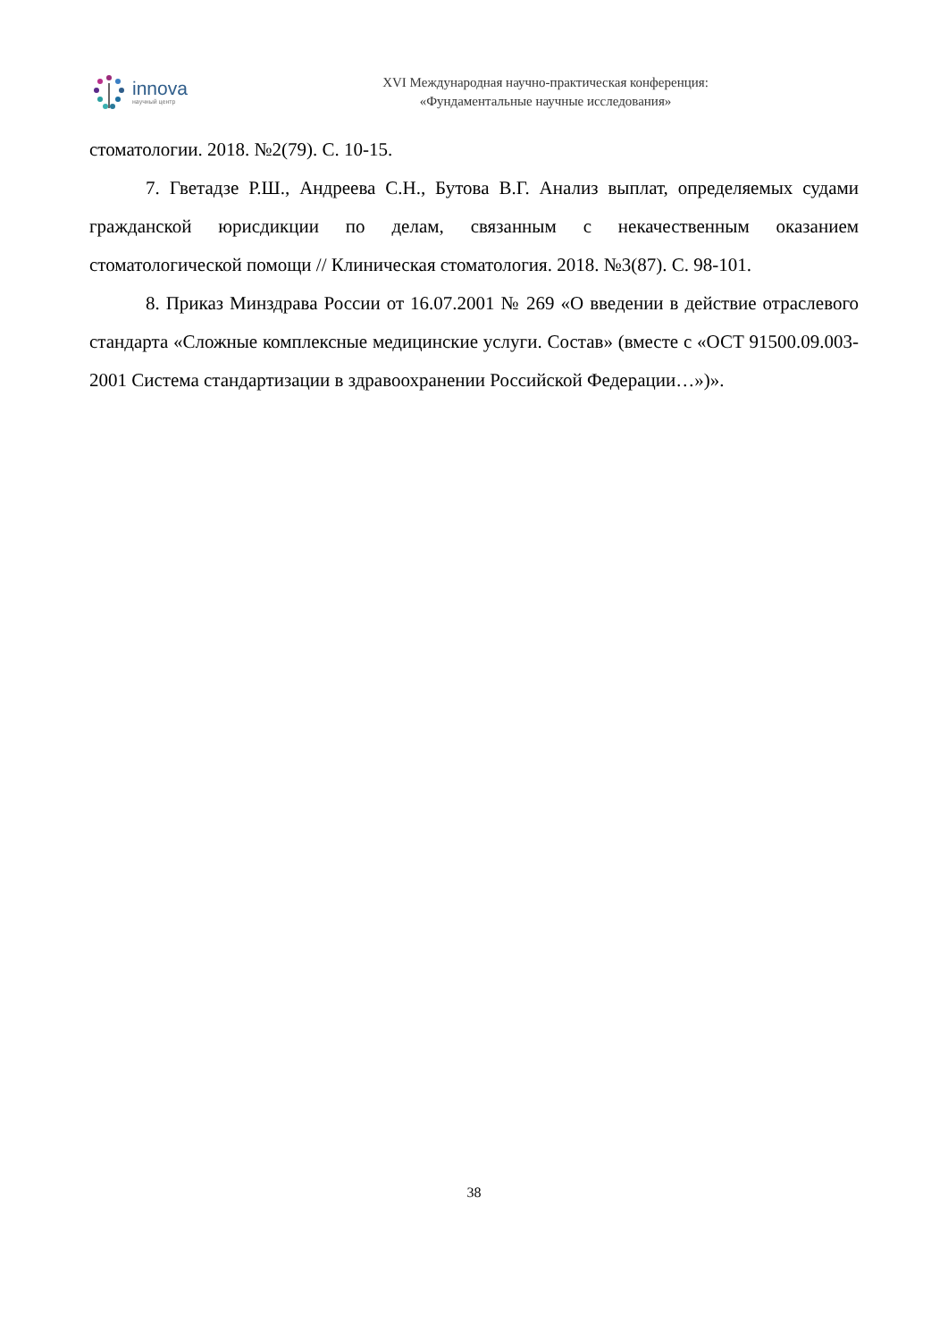innova
научный центр
XVI Международная научно-практическая конференция:
«Фундаментальные научные исследования»
стоматологии. 2018. №2(79). С. 10-15.
7. Гветадзе Р.Ш., Андреева С.Н., Бутова В.Г. Анализ выплат, определяемых судами гражданской юрисдикции по делам, связанным с некачественным оказанием стоматологической помощи // Клиническая стоматология. 2018. №3(87). С. 98-101.
8. Приказ Минздрава России от 16.07.2001 № 269 «О введении в действие отраслевого стандарта «Сложные комплексные медицинские услуги. Состав» (вместе с «ОСТ 91500.09.003-2001 Система стандартизации в здравоохранении Российской Федерации…»)».
38